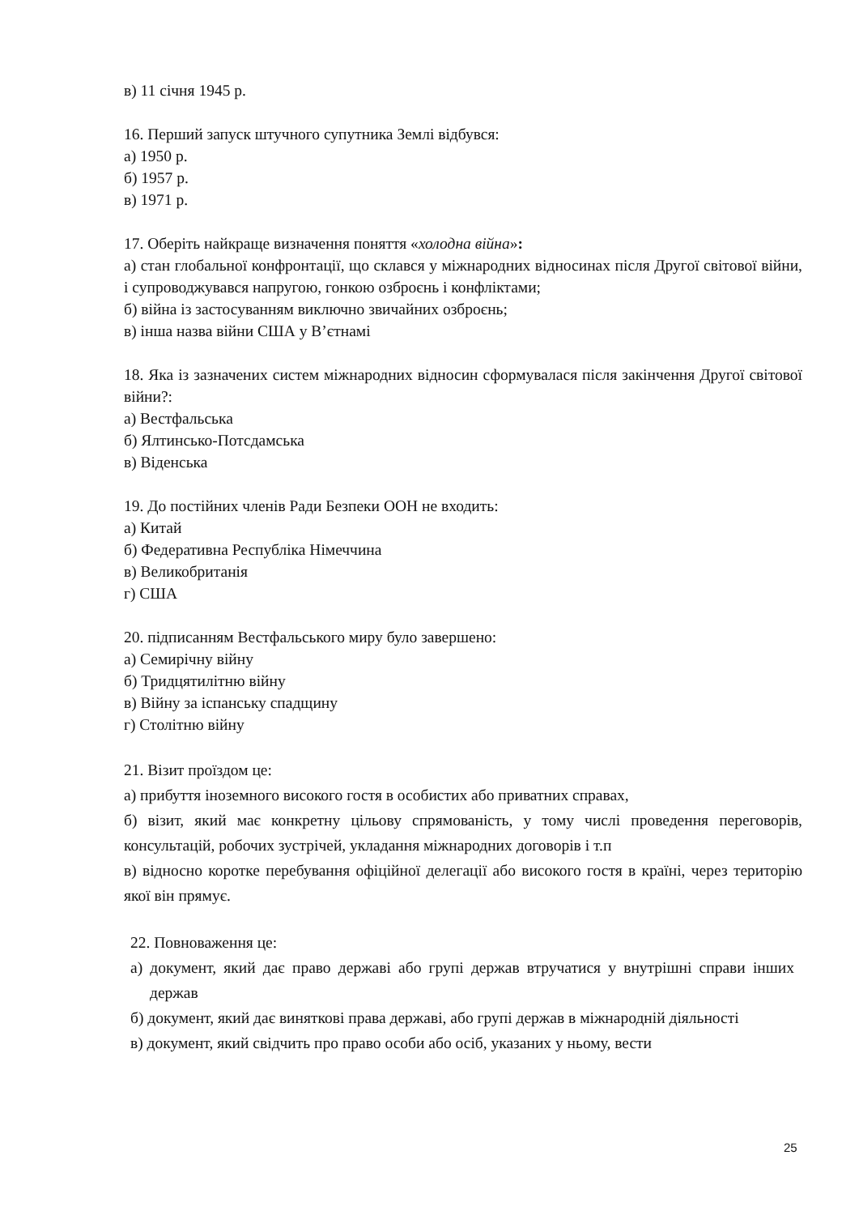в) 11 січня 1945 р.
16. Перший запуск штучного супутника Землі відбувся:
а) 1950 р.
б) 1957 р.
в) 1971 р.
17. Оберіть найкраще визначення поняття «холодна війна»:
а) стан глобальної конфронтації, що склався у міжнародних відносинах після Другої світової війни, і супроводжувався напругою, гонкою озброєнь і конфліктами;
б) війна із застосуванням виключно звичайних озброєнь;
в) інша назва війни США у В’єтнамі
18. Яка із зазначених систем міжнародних відносин сформувалася після закінчення Другої світової війни?:
а) Вестфальська
б) Ялтинсько-Потсдамська
в) Віденська
19. До постійних членів Ради Безпеки ООН не входить:
а) Китай
б) Федеративна Республіка Німеччина
в) Великобританія
г) США
20. підписанням Вестфальського миру було завершено:
а) Семирічну війну
б) Тридцятилітню війну
в) Війну за іспанську спадщину
г) Столітню війну
21. Візит проїздом це:
а) прибуття іноземного високого гостя в особистих або приватних справах,
б) візит, який має конкретну цільову спрямованість, у тому числі проведення переговорів, консультацій, робочих зустрічей, укладання міжнародних договорів і т.п
в) відносно коротке перебування офіційної делегації або високого гостя в країні, через територію якої він прямує.
22. Повноваження це:
а) документ, який дає право державі або групі держав втручатися у внутрішні справи інших держав
б) документ, який дає виняткові права державі, або групі держав в міжнародній діяльності
в) документ, який свідчить про право особи або осіб, указаних у ньому, вести
25